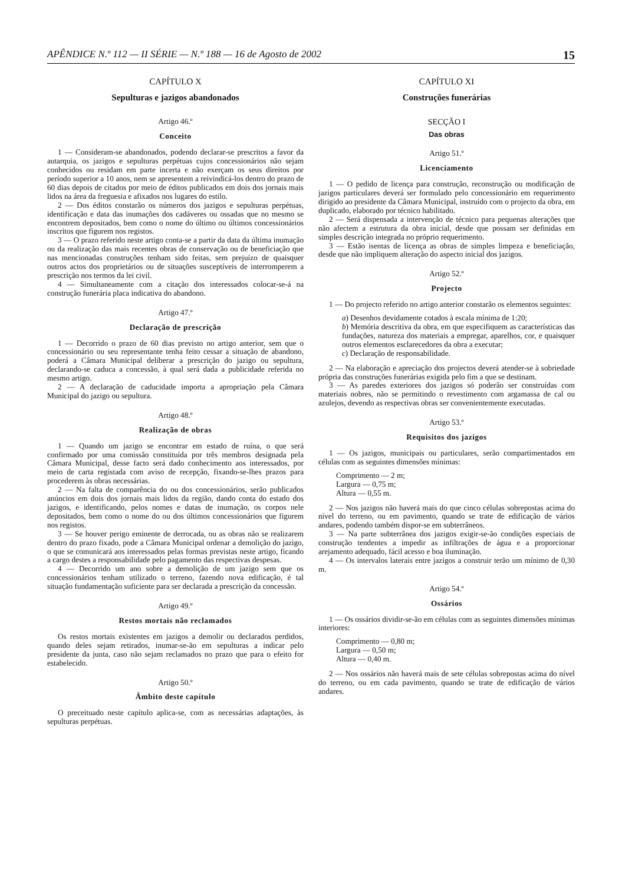APÊNDICE N.º 112 — II SÉRIE — N.º 188 — 16 de Agosto de 2002 15
CAPÍTULO X
Sepulturas e jazigos abandonados
Artigo 46.º
Conceito
1 — Consideram-se abandonados, podendo declarar-se prescritos a favor da autarquia, os jazigos e sepulturas perpétuas cujos concessionários não sejam conhecidos ou residam em parte incerta e não exerçam os seus direitos por período superior a 10 anos, nem se apresentem a reivindicá-los dentro do prazo de 60 dias depois de citados por meio de éditos publicados em dois dos jornais mais lidos na área da freguesia e afixados nos lugares do estilo.
2 — Dos éditos constarão os números dos jazigos e sepulturas perpétuas, identificação e data das inumações dos cadáveres ou ossadas que no mesmo se encontrem depositados, bem como o nome do último ou últimos concessionários inscritos que figurem nos registos.
3 — O prazo referido neste artigo conta-se a partir da data da última inumação ou da realização das mais recentes obras de conservação ou de beneficiação que nas mencionadas construções tenham sido feitas, sem prejuízo de quaisquer outros actos dos proprietários ou de situações susceptíveis de interromperem a prescrição nos termos da lei civil.
4 — Simultaneamente com a citação dos interessados colocar-se-á na construção funerária placa indicativa do abandono.
Artigo 47.º
Declaração de prescrição
1 — Decorrido o prazo de 60 dias previsto no artigo anterior, sem que o concessionário ou seu representante tenha feito cessar a situação de abandono, poderá a Câmara Municipal deliberar a prescrição do jazigo ou sepultura, declarando-se caduca a concessão, à qual será dada a publicidade referida no mesmo artigo.
2 — A declaração de caducidade importa a apropriação pela Câmara Municipal do jazigo ou sepultura.
Artigo 48.º
Realização de obras
1 — Quando um jazigo se encontrar em estado de ruína, o que será confirmado por uma comissão constituída por três membros designada pela Câmara Municipal, desse facto será dado conhecimento aos interessados, por meio de carta registada com aviso de recepção, fixando-se-lhes prazos para procederem às obras necessárias.
2 — Na falta de comparência do ou dos concessionários, serão publicados anúncios em dois dos jornais mais lidos da região, dando conta do estado dos jazigos, e identificando, pelos nomes e datas de inumação, os corpos nele depositados, bem como o nome do ou dos últimos concessionários que figurem nos registos.
3 — Se houver perigo eminente de derrocada, ou as obras não se realizarem dentro do prazo fixado, pode a Câmara Municipal ordenar a demolição do jazigo, o que se comunicará aos interessados pelas formas previstas neste artigo, ficando a cargo destes a responsabilidade pelo pagamento das respectivas despesas.
4 — Decorrido um ano sobre a demolição de um jazigo sem que os concessionários tenham utilizado o terreno, fazendo nova edificação, é tal situação fundamentação suficiente para ser declarada a prescrição da concessão.
Artigo 49.º
Restos mortais não reclamados
Os restos mortais existentes em jazigos a demolir ou declarados perdidos, quando deles sejam retirados, inumar-se-ão em sepulturas a indicar pelo presidente da junta, caso não sejam reclamados no prazo que para o efeito for estabelecido.
Artigo 50.º
Âmbito deste capítulo
O preceituado neste capítulo aplica-se, com as necessárias adaptações, às sepulturas perpétuas.
CAPÍTULO XI
Construções funerárias
SECÇÃO I
Das obras
Artigo 51.º
Licenciamento
1 — O pedido de licença para construção, reconstrução ou modificação de jazigos particulares deverá ser formulado pelo concessionário em requerimento dirigido ao presidente da Câmara Municipal, instruído com o projecto da obra, em duplicado, elaborado por técnico habilitado.
2 — Será dispensada a intervenção de técnico para pequenas alterações que não afectem a estrutura da obra inicial, desde que possam ser definidas em simples descrição integrada no próprio requerimento.
3 — Estão isentas de licença as obras de simples limpeza e beneficiação, desde que não impliquem alteração do aspecto inicial dos jazigos.
Artigo 52.º
Projecto
1 — Do projecto referido no artigo anterior constarão os elementos seguintes:
a) Desenhos devidamente cotados à escala mínima de 1:20;
b) Memória descritiva da obra, em que especifiquem as características das fundações, natureza dos materiais a empregar, aparelhos, cor, e quaisquer outros elementos esclarecedores da obra a executar;
c) Declaração de responsabilidade.
2 — Na elaboração e apreciação dos projectos deverá atender-se à sobriedade própria das construções funerárias exigida pelo fim a que se destinam.
3 — As paredes exteriores dos jazigos só poderão ser construídas com materiais nobres, não se permitindo o revestimento com argamassa de cal ou azulejos, devendo as respectivas obras ser convenientemente executadas.
Artigo 53.º
Requisitos dos jazigos
1 — Os jazigos, municipais ou particulares, serão compartimentados em células com as seguintes dimensões mínimas:
Comprimento — 2 m;
Largura — 0,75 m;
Altura — 0,55 m.
2 — Nos jazigos não haverá mais do que cinco células sobrepostas acima do nível do terreno, ou em pavimento, quando se trate de edificação de vários andares, podendo também dispor-se em subterrâneos.
3 — Na parte subterrânea dos jazigos exigir-se-ão condições especiais de construção tendentes a impedir as infiltrações de água e a proporcionar arejamento adequado, fácil acesso e boa iluminação.
4 — Os intervalos laterais entre jazigos a construir terão um mínimo de 0,30 m.
Artigo 54.º
Ossários
1 — Os ossários dividir-se-ão em células com as seguintes dimensões mínimas interiores:
Comprimento — 0,80 m;
Largura — 0,50 m;
Altura — 0,40 m.
2 — Nos ossários não haverá mais de sete células sobrepostas acima do nível do terreno, ou em cada pavimento, quando se trate de edificação de vários andares.